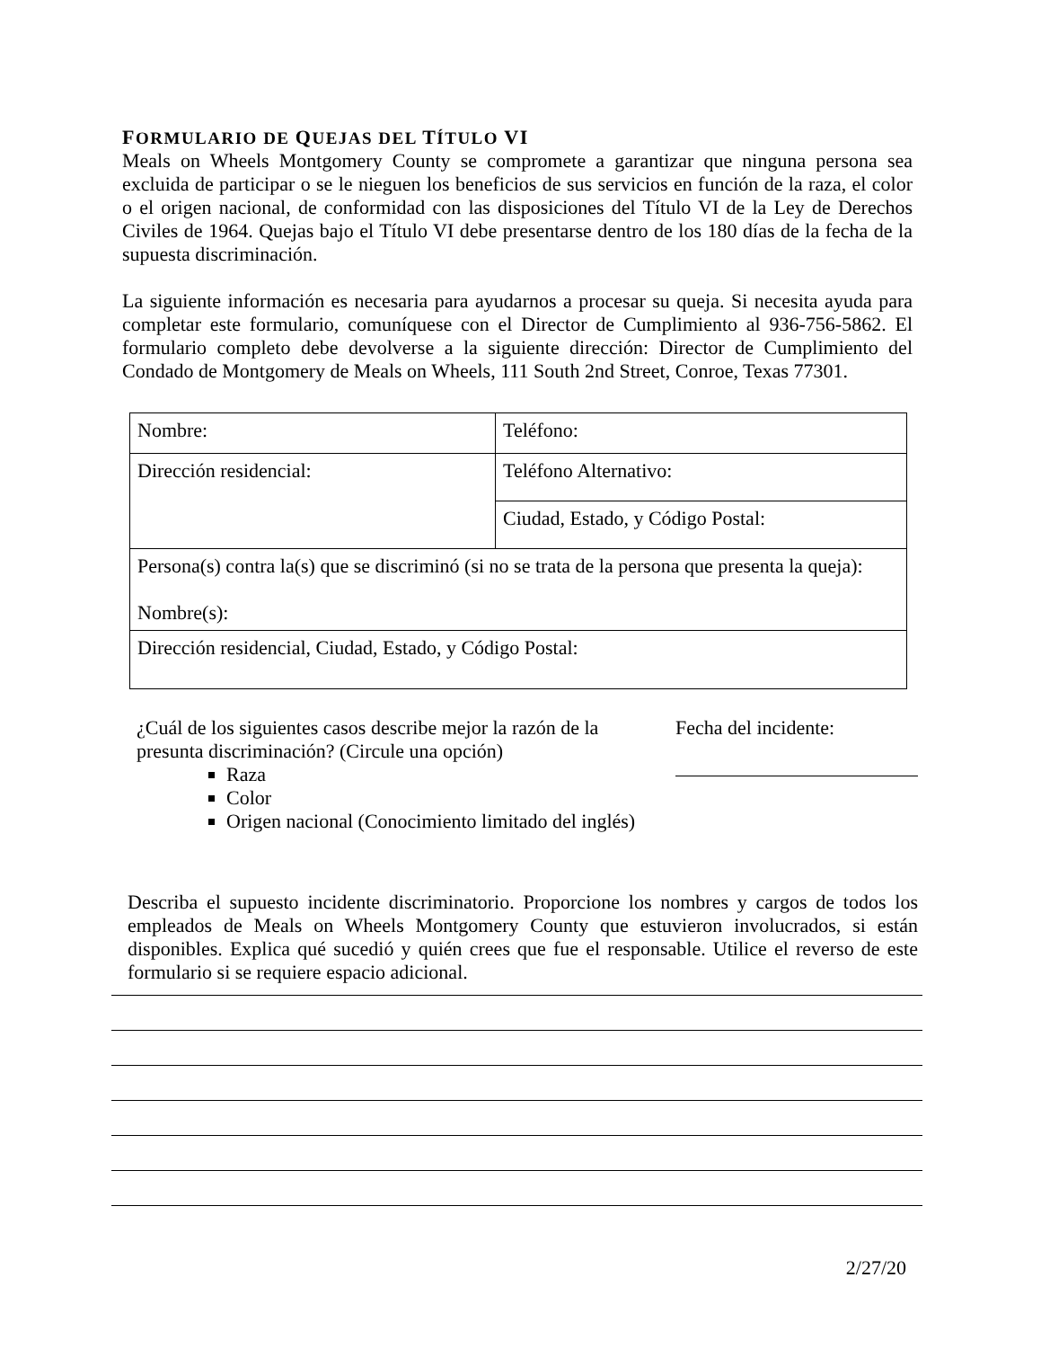FORMULARIO DE QUEJAS DEL TÍTULO VI
Meals on Wheels Montgomery County se compromete a garantizar que ninguna persona sea excluida de participar o se le nieguen los beneficios de sus servicios en función de la raza, el color o el origen nacional, de conformidad con las disposiciones del Título VI de la Ley de Derechos Civiles de 1964. Quejas bajo el Título VI debe presentarse dentro de los 180 días de la fecha de la supuesta discriminación.
La siguiente información es necesaria para ayudarnos a procesar su queja. Si necesita ayuda para completar este formulario, comuníquese con el Director de Cumplimiento al 936-756-5862. El formulario completo debe devolverse a la siguiente dirección: Director de Cumplimiento del Condado de Montgomery de Meals on Wheels, 111 South 2nd Street, Conroe, Texas 77301.
| Nombre: | Teléfono: |
| Dirección residencial: | Teléfono Alternativo: |
| | Ciudad, Estado, y Código Postal: |
| Persona(s) contra la(s) que se discriminó (si no se trata de la persona que presenta la queja): Nombre(s): | |
| Dirección residencial, Ciudad, Estado, y Código Postal: | |
¿Cuál de los siguientes casos describe mejor la razón de la presunta discriminación? (Circule una opción)
Raza
Color
Origen nacional (Conocimiento limitado del inglés)
Fecha del incidente:
Describa el supuesto incidente discriminatorio. Proporcione los nombres y cargos de todos los empleados de Meals on Wheels Montgomery County que estuvieron involucrados, si están disponibles. Explica qué sucedió y quién crees que fue el responsable. Utilice el reverso de este formulario si se requiere espacio adicional.
2/27/20